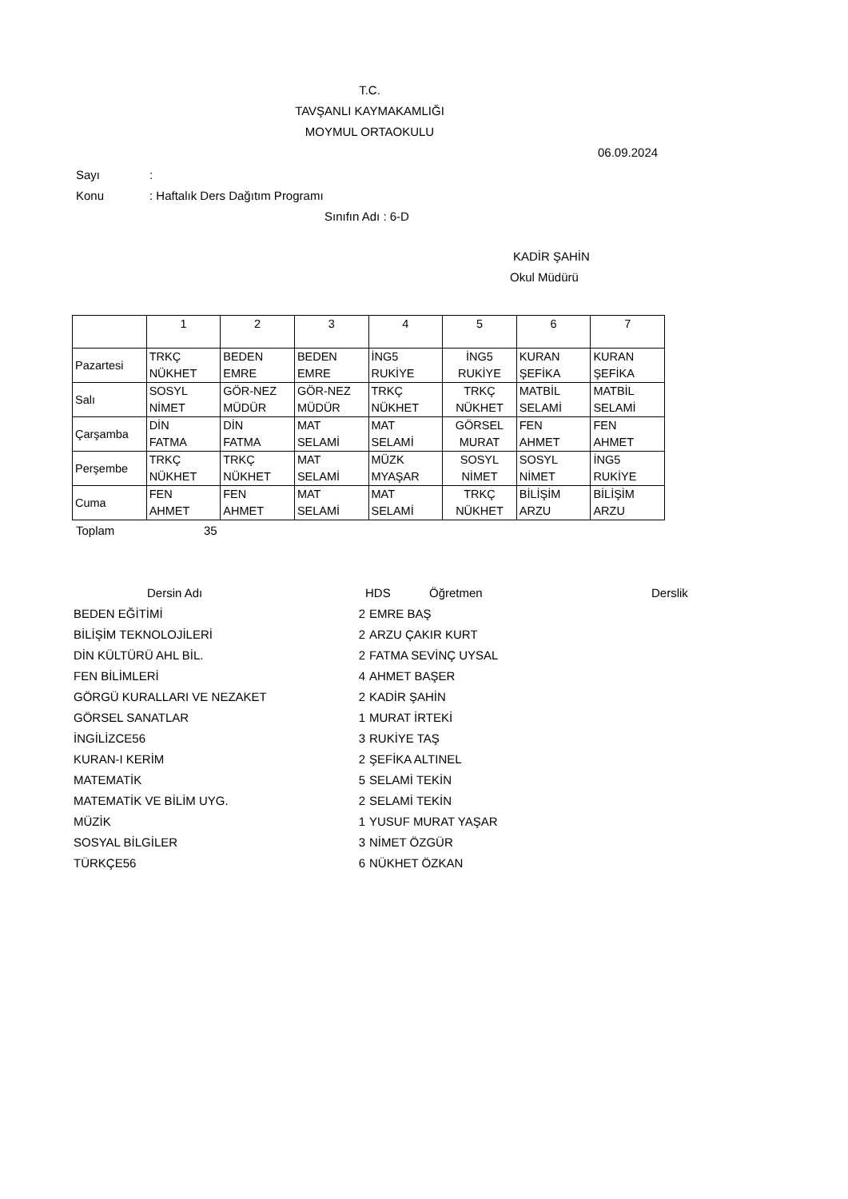T.C.
TAVŞANLI KAYMAKAMLIĞI
MOYMUL ORTAOKULU
06.09.2024
Sayı:
Konu: Haftalık Ders Dağıtım Programı
Sınıfın Adı : 6-D
KADİR ŞAHİN
Okul Müdürü
| | 1 | 2 | 3 | 4 | 5 | 6 | 7 |
| Pazartesi | TRKÇ NÜKHET | BEDEN EMRE | BEDEN EMRE | İNG5 RUKİYE | İNG5 RUKİYE | KURAN ŞEFİKA | KURAN ŞEFİKA |
| Salı | SOSYL NİMET | GÖR-NEZ MÜDÜR | GÖR-NEZ MÜDÜR | TRKÇ NÜKHET | TRKÇ NÜKHET | MATBİL SELAMİ | MATBİL SELAMİ |
| Çarşamba | DİN FATMA | DİN FATMA | MAT SELAMİ | MAT SELAMİ | GÖRSEL MURAT | FEN AHMET | FEN AHMET |
| Perşembe | TRKÇ NÜKHET | TRKÇ NÜKHET | MAT SELAMİ | MÜZK MYAŞAR | SOSYL NİMET | SOSYL NİMET | İNG5 RUKİYE |
| Cuma | FEN AHMET | FEN AHMET | MAT SELAMİ | MAT SELAMİ | TRKÇ NÜKHET | BİLİŞİM ARZU | BİLİŞİM ARZU |
Toplam 35
| Dersin Adı | HDS | Öğretmen | Derslik |
| --- | --- | --- | --- |
| BEDEN EĞİTİMİ | 2 | EMRE BAŞ |
| BİLİŞİM TEKNOLOJİLERİ | 2 | ARZU ÇAKIR KURT |
| DİN KÜLTÜRÜ AHL BİL. | 2 | FATMA SEVİNÇ UYSAL |
| FEN BİLİMLERİ | 4 | AHMET BAŞER |
| GÖRGÜ KURALLARI VE NEZAKET | 2 | KADİR ŞAHİN |
| GÖRSEL SANATLAR | 1 | MURAT İRTEKİ |
| İNGİLİZCE56 | 3 | RUKİYE TAŞ |
| KURAN-I KERİM | 2 | ŞEFİKA ALTINEL |
| MATEMATİK | 5 | SELAMİ TEKİN |
| MATEMATİK VE BİLİM UYG. | 2 | SELAMİ TEKİN |
| MÜZİK | 1 | YUSUF MURAT YAŞAR |
| SOSYAL BİLGİLER | 3 | NİMET ÖZGÜR |
| TÜRKÇE56 | 6 | NÜKHET ÖZKAN |